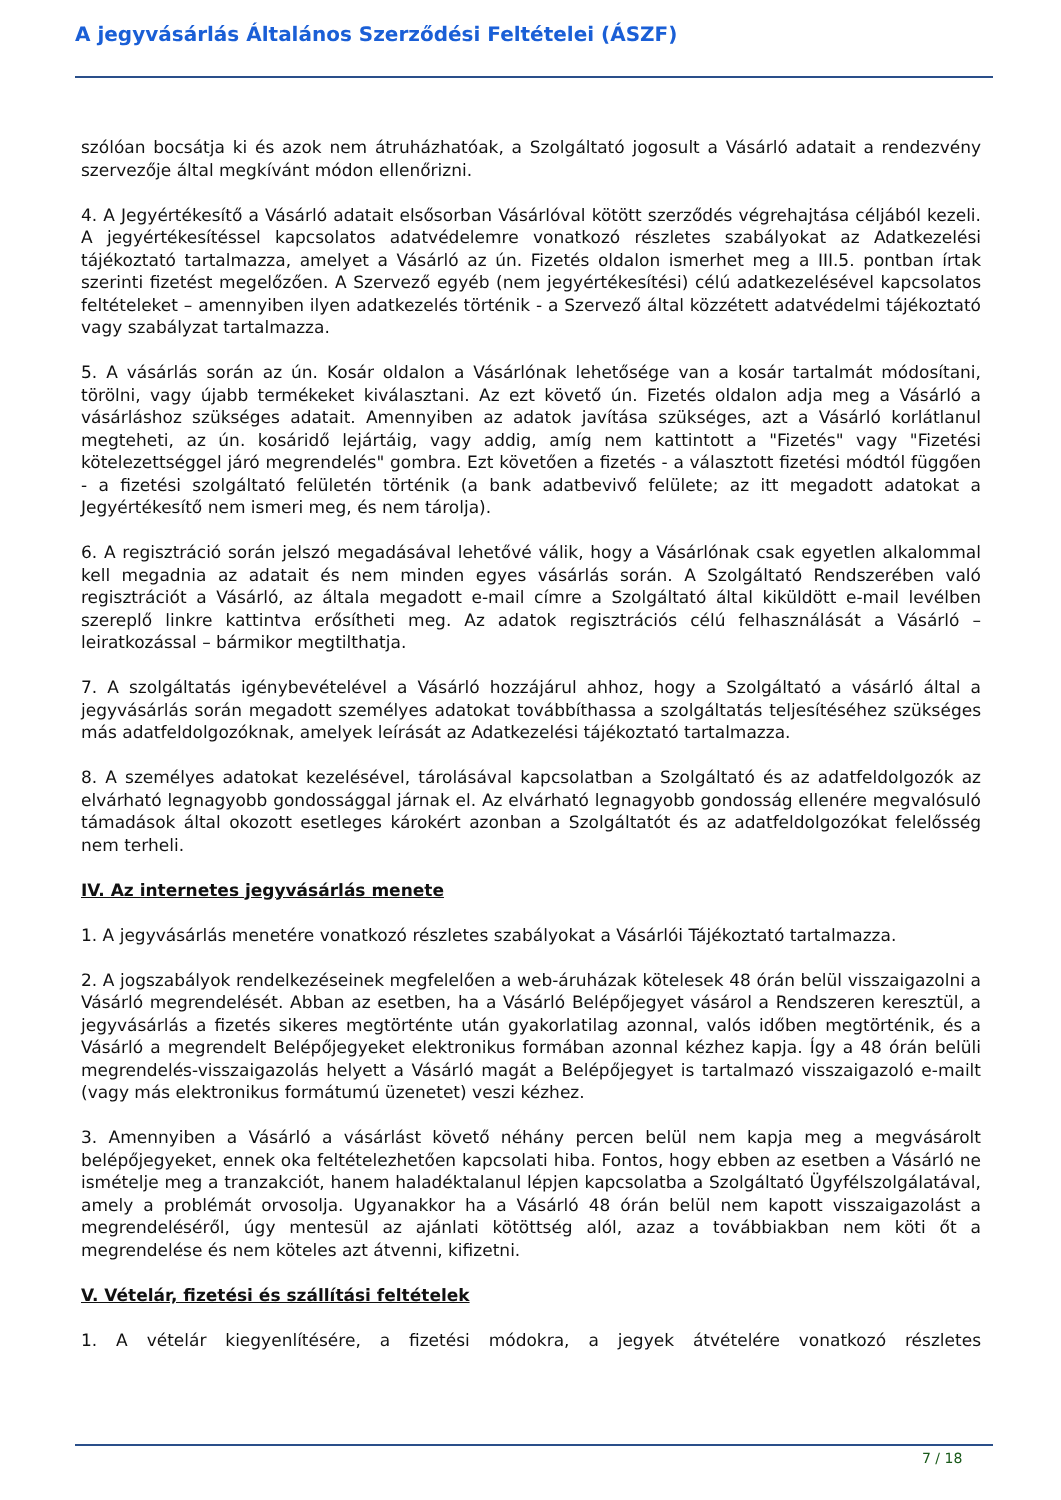A jegyvásárlás Általános Szerződési Feltételei (ÁSZF)
szólóan bocsátja ki és azok nem átruházhatóak, a Szolgáltató jogosult a Vásárló adatait a rendezvény szervezője által megkívánt módon ellenőrizni.
4. A Jegyértékesítő a Vásárló adatait elsősorban Vásárlóval kötött szerződés végrehajtása céljából kezeli. A jegyértékesítéssel kapcsolatos adatvédelemre vonatkozó részletes szabályokat az Adatkezelési tájékoztató tartalmazza, amelyet a Vásárló az ún. Fizetés oldalon ismerhet meg a III.5. pontban írtak szerinti fizetést megelőzően. A Szervező egyéb (nem jegyértékesítési) célú adatkezelésével kapcsolatos feltételeket – amennyiben ilyen adatkezelés történik - a Szervező által közzétett adatvédelmi tájékoztató vagy szabályzat tartalmazza.
5. A vásárlás során az ún. Kosár oldalon a Vásárlónak lehetősége van a kosár tartalmát módosítani, törölni, vagy újabb termékeket kiválasztani. Az ezt követő ún. Fizetés oldalon adja meg a Vásárló a vásárláshoz szükséges adatait. Amennyiben az adatok javítása szükséges, azt a Vásárló korlátlanul megteheti, az ún. kosáridő lejártáig, vagy addig, amíg nem kattintott a "Fizetés" vagy "Fizetési kötelezettséggel járó megrendelés" gombra. Ezt követően a fizetés - a választott fizetési módtól függően - a fizetési szolgáltató felületén történik (a bank adatbevivő felülete; az itt megadott adatokat a Jegyértékesítő nem ismeri meg, és nem tárolja).
6. A regisztráció során jelszó megadásával lehetővé válik, hogy a Vásárlónak csak egyetlen alkalommal kell megadnia az adatait és nem minden egyes vásárlás során. A Szolgáltató Rendszerében való regisztrációt a Vásárló, az általa megadott e-mail címre a Szolgáltató által kiküldött e-mail levélben szereplő linkre kattintva erősítheti meg. Az adatok regisztrációs célú felhasználását a Vásárló – leiratkozással – bármikor megtilthatja.
7. A szolgáltatás igénybevételével a Vásárló hozzájárul ahhoz, hogy a Szolgáltató a vásárló által a jegyvásárlás során megadott személyes adatokat továbbíthassa a szolgáltatás teljesítéséhez szükséges más adatfeldolgozóknak, amelyek leírását az Adatkezelési tájékoztató tartalmazza.
8. A személyes adatokat kezelésével, tárolásával kapcsolatban a Szolgáltató és az adatfeldolgozók az elvárható legnagyobb gondossággal járnak el. Az elvárható legnagyobb gondosság ellenére megvalósuló támadások által okozott esetleges károkért azonban a Szolgáltatót és az adatfeldolgozókat felelősség nem terheli.
IV. Az internetes jegyvásárlás menete
1. A jegyvásárlás menetére vonatkozó részletes szabályokat a Vásárlói Tájékoztató tartalmazza.
2. A jogszabályok rendelkezéseinek megfelelően a web-áruházak kötelesek 48 órán belül visszaigazolni a Vásárló megrendelését. Abban az esetben, ha a Vásárló Belépőjegyet vásárol a Rendszeren keresztül, a jegyvásárlás a fizetés sikeres megtörténte után gyakorlatilag azonnal, valós időben megtörténik, és a Vásárló a megrendelt Belépőjegyeket elektronikus formában azonnal kézhez kapja. Így a 48 órán belüli megrendelés-visszaigazolás helyett a Vásárló magát a Belépőjegyet is tartalmazó visszaigazoló e-mailt (vagy más elektronikus formátumú üzenetet) veszi kézhez.
3. Amennyiben a Vásárló a vásárlást követő néhány percen belül nem kapja meg a megvásárolt belépőjegyeket, ennek oka feltételezhetően kapcsolati hiba. Fontos, hogy ebben az esetben a Vásárló ne ismételje meg a tranzakciót, hanem haladéktalanul lépjen kapcsolatba a Szolgáltató Ügyfélszolgálatával, amely a problémát orvosolja. Ugyanakkor ha a Vásárló 48 órán belül nem kapott visszaigazolást a megrendeléséről, úgy mentesül az ajánlati kötöttség alól, azaz a továbbiakban nem köti őt a megrendelése és nem köteles azt átvenni, kifizetni.
V. Vételár, fizetési és szállítási feltételek
1. A vételár kiegyenlítésére, a fizetési módokra, a jegyek átvételére vonatkozó részletes
7 / 18